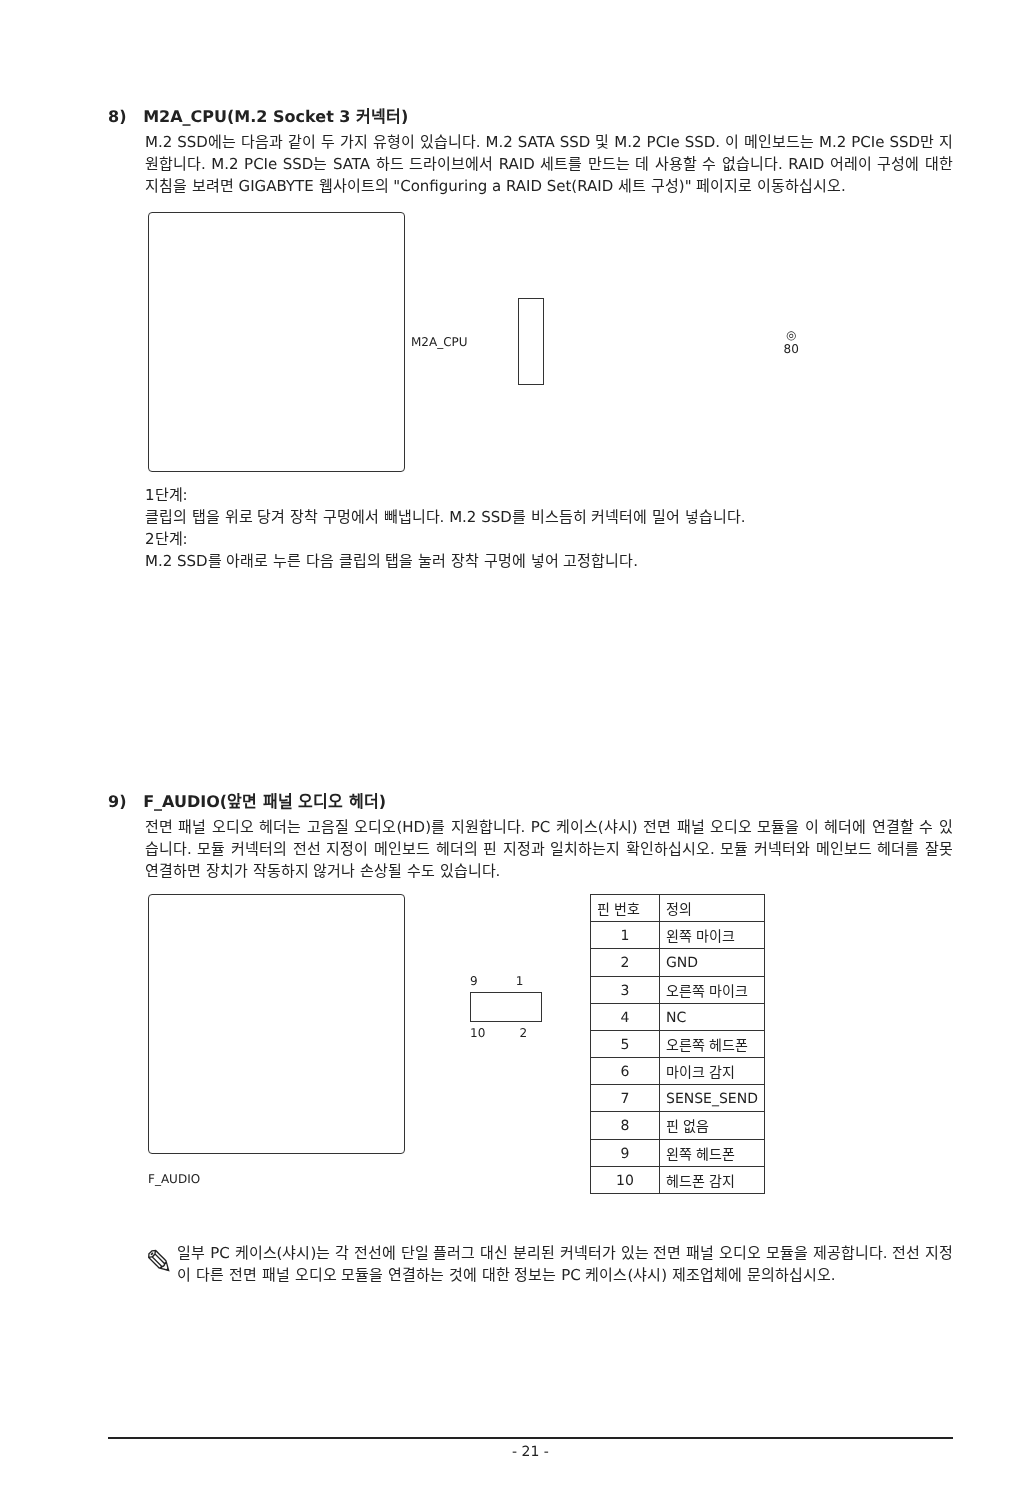8) M2A_CPU(M.2 Socket 3 커넥터)
M.2 SSD에는 다음과 같이 두 가지 유형이 있습니다. M.2 SATA SSD 및 M.2 PCIe SSD. 이 메인보드는 M.2 PCIe SSD만 지원합니다. M.2 PCIe SSD는 SATA 하드 드라이브에서 RAID 세트를 만드는 데 사용할 수 없습니다. RAID 어레이 구성에 대한 지침을 보려면 GIGABYTE 웹사이트의 "Configuring a RAID Set(RAID 세트 구성)" 페이지로 이동하십시오.
M2A_CPU
◎
80
1단계:
클립의 탭을 위로 당겨 장착 구멍에서 빼냅니다. M.2 SSD를 비스듬히 커넥터에 밀어 넣습니다.
2단계:
M.2 SSD를 아래로 누른 다음 클립의 탭을 눌러 장착 구멍에 넣어 고정합니다.
9) F_AUDIO(앞면 패널 오디오 헤더)
전면 패널 오디오 헤더는 고음질 오디오(HD)를 지원합니다. PC 케이스(샤시) 전면 패널 오디오 모듈을 이 헤더에 연결할 수 있습니다. 모듈 커넥터의 전선 지정이 메인보드 헤더의 핀 지정과 일치하는지 확인하십시오. 모듈 커넥터와 메인보드 헤더를 잘못 연결하면 장치가 작동하지 않거나 손상될 수도 있습니다.
F_AUDIO
9 1
10 2
| 핀 번호 | 정의 |
| --- | --- |
| 1 | 왼쪽 마이크 |
| 2 | GND |
| 3 | 오른쪽 마이크 |
| 4 | NC |
| 5 | 오른쪽 헤드폰 |
| 6 | 마이크 감지 |
| 7 | SENSE_SEND |
| 8 | 핀 없음 |
| 9 | 왼쪽 헤드폰 |
| 10 | 헤드폰 감지 |
✎
일부 PC 케이스(샤시)는 각 전선에 단일 플러그 대신 분리된 커넥터가 있는 전면 패널 오디오 모듈을 제공합니다. 전선 지정이 다른 전면 패널 오디오 모듈을 연결하는 것에 대한 정보는 PC 케이스(샤시) 제조업체에 문의하십시오.
- 21 -